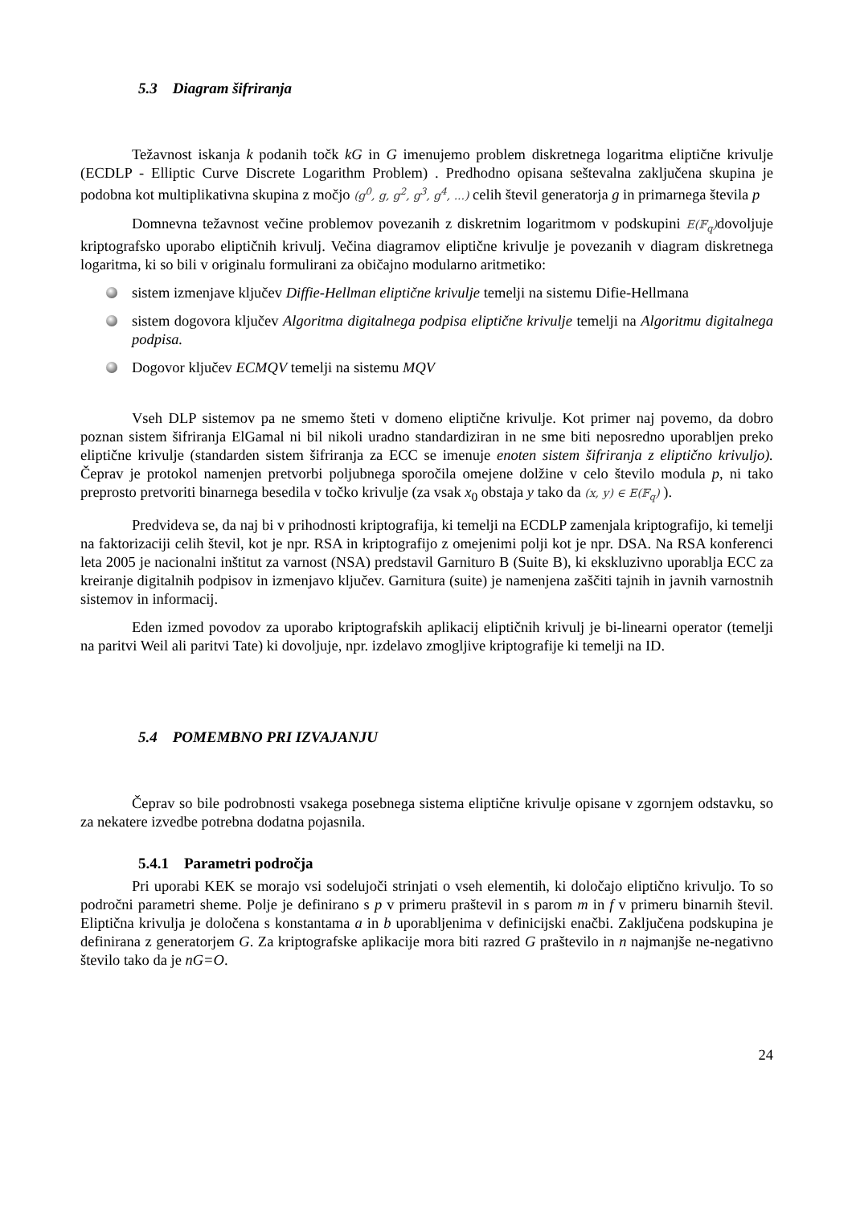5.3 Diagram šifriranja
Težavnost iskanja k podanih točk kG in G imenujemo problem diskretnega logaritma eliptične krivulje (ECDLP - Elliptic Curve Discrete Logarithm Problem) . Predhodno opisana seštevalna zaključena skupina je podobna kot multiplikativna skupina z močjo (g<sup>0</sup>, g, g<sup>2</sup>, g<sup>3</sup>, g<sup>4</sup>, ...) celih števil generatorja g in primarnega števila p
Domnevna težavnost večine problemov povezanih z diskretnim logaritmom v podskupini E(𝔽<sub>q</sub>) dovoljuje kriptografsko uporabo eliptičnih krivulj. Večina diagramov eliptične krivulje je povezanih v diagram diskretnega logaritma, ki so bili v originalu formulirani za običajno modularno aritmetiko:
sistem izmenjave ključev Diffie-Hellman eliptične krivulje temelji na sistemu Difie-Hellmana
sistem dogovora ključev Algoritma digitalnega podpisa eliptične krivulje temelji na Algoritmu digitalnega podpisa.
Dogovor ključev ECMQV temelji na sistemu MQV
Vseh DLP sistemov pa ne smemo šteti v domeno eliptične krivulje. Kot primer naj povemo, da dobro poznan sistem šifriranja ElGamal ni bil nikoli uradno standardiziran in ne sme biti neposredno uporabljen preko eliptične krivulje (standarden sistem šifriranja za ECC se imenuje enoten sistem šifriranja z eliptično krivuljo). Čeprav je protokol namenjen pretvorbi poljubnega sporočila omejene dolžine v celo število modula p, ni tako preprosto pretvoriti binarnega besedila v točko krivulje (za vsak x<sub>0</sub> obstaja y tako da (x, y) ∈ E(𝔽<sub>q</sub>) ).
Predvideva se, da naj bi v prihodnosti kriptografija, ki temelji na ECDLP zamenjala kriptografijo, ki temelji na faktorizaciji celih števil, kot je npr. RSA in kriptografijo z omejenimi polji kot je npr. DSA. Na RSA konferenci leta 2005 je nacionalni inštitut za varnost (NSA) predstavil Garnituro B (Suite B), ki ekskluzivno uporablja ECC za kreiranje digitalnih podpisov in izmenjavo ključev. Garnitura (suite) je namenjena zaščiti tajnih in javnih varnostnih sistemov in informacij.
Eden izmed povodov za uporabo kriptografskih aplikacij eliptičnih krivulj je bi-linearni operator (temelji na paritvi Weil ali paritvi Tate) ki dovoljuje, npr. izdelavo zmogljive kriptografije ki temelji na ID.
5.4 POMEMBNO PRI IZVAJANJU
Čeprav so bile podrobnosti vsakega posebnega sistema eliptične krivulje opisane v zgornjem odstavku, so za nekatere izvedbe potrebna dodatna pojasnila.
5.4.1 Parametri področja
Pri uporabi KEK se morajo vsi sodelujoči strinjati o vseh elementih, ki določajo eliptično krivuljo. To so področni parametri sheme. Polje je definirano s p v primeru praštevil in s parom m in f v primeru binarnih števil. Eliptična krivulja je določena s konstantama a in b uporabljenima v definicijski enačbi. Zaključena podskupina je definirana z generatorjem G. Za kriptografske aplikacije mora biti razred G praštevilo in n najmanjše ne-negativno število tako da je nG=O.
24